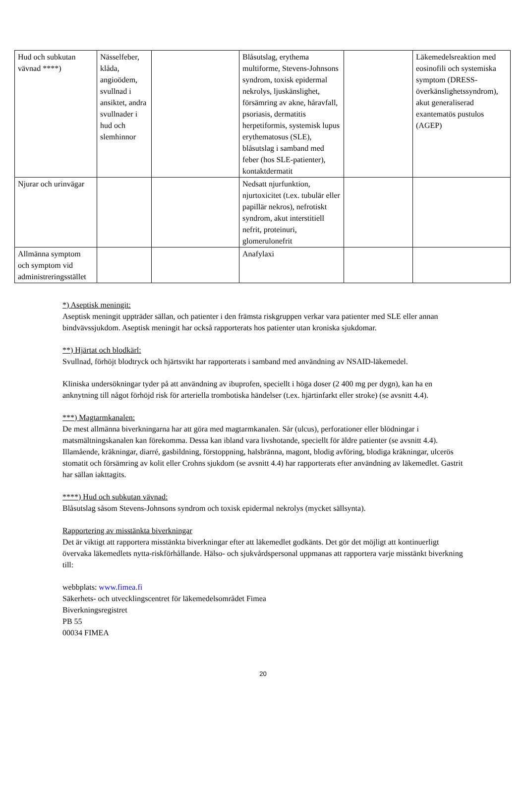| Hud och subkutan vävnad ****) | Nässelfeber, klåda, angioödem, svullnad i ansiktet, andra svullnader i hud och slemhinnor | | Blåsutslag, erythema multiforme, Stevens-Johnsons syndrom, toxisk epidermal nekrolys, ljuskänslighet, försämring av akne, håravfall, psoriasis, dermatitis herpetiformis, systemisk lupus erythematosus (SLE), blåsutslag i samband med feber (hos SLE-patienter), kontaktdermatit | | Läkemedelsreaktion med eosinofili och systemiska symptom (DRESS-överkänslighetssyndrom), akut generaliserad exantematös pustulos (AGEP) |
| Njurar och urinvägar | | | Nedsatt njurfunktion, njurtoxicitet (t.ex. tubulär eller papillär nekros), nefrotiskt syndrom, akut interstitiell nefrit, proteinuri, glomerulonefrit | | |
| Allmänna symptom och symptom vid administreringsstället | | | Anafylaxi | | |
*) Aseptisk meningit:
Aseptisk meningit uppträder sällan, och patienter i den främsta riskgruppen verkar vara patienter med SLE eller annan bindvävssjukdom. Aseptisk meningit har också rapporterats hos patienter utan kroniska sjukdomar.
**) Hjärtat och blodkärl:
Svullnad, förhöjt blodtryck och hjärtsvikt har rapporterats i samband med användning av NSAID-läkemedel.
Kliniska undersökningar tyder på att användning av ibuprofen, speciellt i höga doser (2 400 mg per dygn), kan ha en anknytning till något förhöjd risk för arteriella trombotiska händelser (t.ex. hjärtinfarkt eller stroke) (se avsnitt 4.4).
***) Magtarmkanalen:
De mest allmänna biverkningarna har att göra med magtarmkanalen. Sår (ulcus), perforationer eller blödningar i matsmältningskanalen kan förekomma. Dessa kan ibland vara livshotande, speciellt för äldre patienter (se avsnitt 4.4). Illamående, kräkningar, diarré, gasbildning, förstoppning, halsbränna, magont, blodig avföring, blodiga kräkningar, ulcerös stomatit och försämring av kolit eller Crohns sjukdom (se avsnitt 4.4) har rapporterats efter användning av läkemedlet. Gastrit har sällan iakttagits.
****) Hud och subkutan vävnad:
Blåsutslag såsom Stevens-Johnsons syndrom och toxisk epidermal nekrolys (mycket sällsynta).
Rapportering av misstänkta biverkningar
Det är viktigt att rapportera misstänkta biverkningar efter att läkemedlet godkänts. Det gör det möjligt att kontinuerligt övervaka läkemedlets nytta-riskförhållande. Hälso- och sjukvårdspersonal uppmanas att rapportera varje misstänkt biverkning till:
webbplats: www.fimea.fi
Säkerhets- och utvecklingscentret för läkemedelsområdet Fimea
Biverkningsregistret
PB 55
00034 FIMEA
20